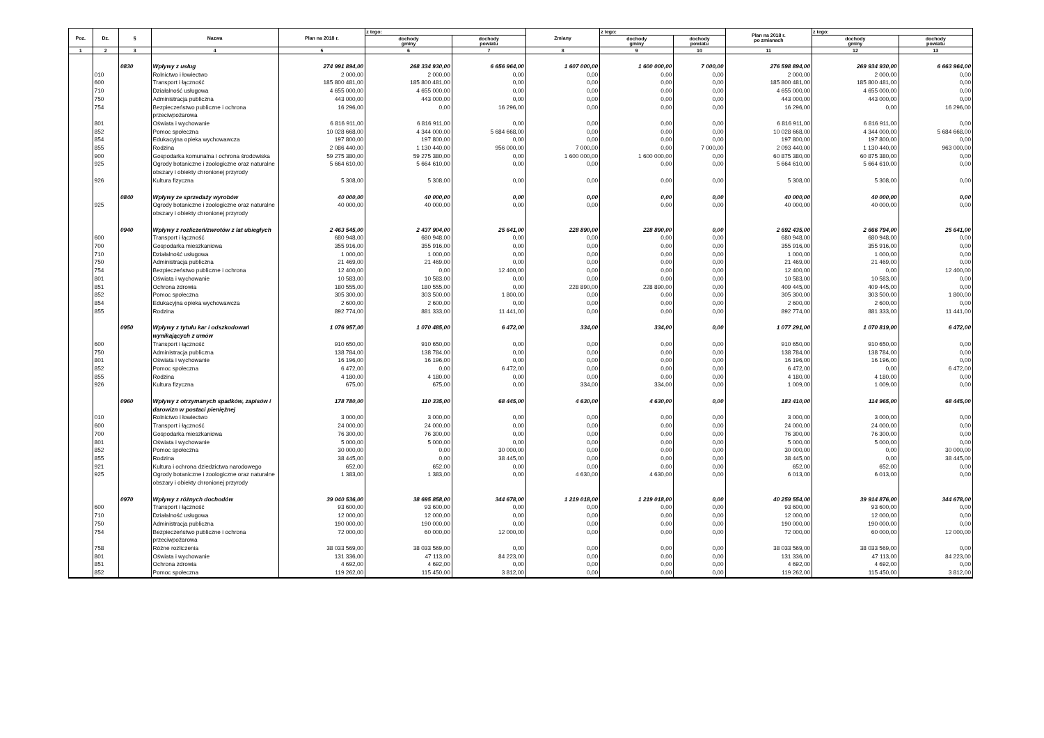| Poz. | Dz. | § | Nazwa | Plan na 2018 r. | z tego: | | Zmiany | z tego: | | Plan na 2018 r. po zmianach | z tego: | |
| --- | --- | --- | --- | --- | --- | --- | --- | --- | --- | --- | --- | --- |
| | | | | | dochody gminy | dochody powiatu | | dochody gminy | dochody powiatu | | dochody gminy | dochody powiatu |
| 1 | 2 | 3 | 4 | 5 | 6 | 7 | 8 | 9 | 10 | 11 | 12 | 13 |
| | | 0830 | Wpływy z usług | 274 991 894,00 | 268 334 930,00 | 6 656 964,00 | 1 607 000,00 | 1 600 000,00 | 7 000,00 | 276 598 894,00 | 269 934 930,00 | 6 663 964,00 |
| | 010 | | Rolnictwo i łowiectwo | 2 000,00 | 2 000,00 | 0,00 | 0,00 | 0,00 | 0,00 | 2 000,00 | 2 000,00 | 0,00 |
| | 600 | | Transport i łączność | 185 800 481,00 | 185 800 481,00 | 0,00 | 0,00 | 0,00 | 0,00 | 185 800 481,00 | 185 800 481,00 | 0,00 |
| | 710 | | Działalność usługowa | 4 655 000,00 | 4 655 000,00 | 0,00 | 0,00 | 0,00 | 0,00 | 4 655 000,00 | 4 655 000,00 | 0,00 |
| | 750 | | Administracja publiczna | 443 000,00 | 443 000,00 | 0,00 | 0,00 | 0,00 | 0,00 | 443 000,00 | 443 000,00 | 0,00 |
| | 754 | | Bezpieczeństwo publiczne i ochrona przeciwpożarowa | 16 296,00 | 0,00 | 16 296,00 | 0,00 | 0,00 | 0,00 | 16 296,00 | 0,00 | 16 296,00 |
| | 801 | | Oświata i wychowanie | 6 816 911,00 | 6 816 911,00 | 0,00 | 0,00 | 0,00 | 0,00 | 6 816 911,00 | 6 816 911,00 | 0,00 |
| | 852 | | Pomoc społeczna | 10 028 668,00 | 4 344 000,00 | 5 684 668,00 | 0,00 | 0,00 | 0,00 | 10 028 668,00 | 4 344 000,00 | 5 684 668,00 |
| | 854 | | Edukacyjna opieka wychowawcza | 197 800,00 | 197 800,00 | 0,00 | 0,00 | 0,00 | 0,00 | 197 800,00 | 197 800,00 | 0,00 |
| | 855 | | Rodzina | 2 086 440,00 | 1 130 440,00 | 956 000,00 | 7 000,00 | 0,00 | 7 000,00 | 2 093 440,00 | 1 130 440,00 | 963 000,00 |
| | 900 | | Gospodarka komunalna i ochrona środowiska | 59 275 380,00 | 59 275 380,00 | 0,00 | 1 600 000,00 | 1 600 000,00 | 0,00 | 60 875 380,00 | 60 875 380,00 | 0,00 |
| | 925 | | Ogrody botaniczne i zoologiczne oraz naturalne obszary i obiekty chronionej przyrody | 5 664 610,00 | 5 664 610,00 | 0,00 | 0,00 | 0,00 | 0,00 | 5 664 610,00 | 5 664 610,00 | 0,00 |
| | 926 | | Kultura fizyczna | 5 308,00 | 5 308,00 | 0,00 | 0,00 | 0,00 | 0,00 | 5 308,00 | 5 308,00 | 0,00 |
| | | 0840 | Wpływy ze sprzedaży wyrobów | 40 000,00 | 40 000,00 | 0,00 | 0,00 | 0,00 | 0,00 | 40 000,00 | 40 000,00 | 0,00 |
| | 925 | | Ogrody botaniczne i zoologiczne oraz naturalne obszary i obiekty chronionej przyrody | 40 000,00 | 40 000,00 | 0,00 | 0,00 | 0,00 | 0,00 | 40 000,00 | 40 000,00 | 0,00 |
| | | 0940 | Wpływy z rozliczeń/zwrotów z lat ubiegłych | 2 463 545,00 | 2 437 904,00 | 25 641,00 | 228 890,00 | 228 890,00 | 0,00 | 2 692 435,00 | 2 666 794,00 | 25 641,00 |
| | 600 | | Transport i łączność | 680 948,00 | 680 948,00 | 0,00 | 0,00 | 0,00 | 0,00 | 680 948,00 | 680 948,00 | 0,00 |
| | 700 | | Gospodarka mieszkaniowa | 355 916,00 | 355 916,00 | 0,00 | 0,00 | 0,00 | 0,00 | 355 916,00 | 355 916,00 | 0,00 |
| | 710 | | Działalność usługowa | 1 000,00 | 1 000,00 | 0,00 | 0,00 | 0,00 | 0,00 | 1 000,00 | 1 000,00 | 0,00 |
| | 750 | | Administracja publiczna | 21 469,00 | 21 469,00 | 0,00 | 0,00 | 0,00 | 0,00 | 21 469,00 | 21 469,00 | 0,00 |
| | 754 | | Bezpieczeństwo publiczne i ochrona | 12 400,00 | 0,00 | 12 400,00 | 0,00 | 0,00 | 0,00 | 12 400,00 | 0,00 | 12 400,00 |
| | 801 | | Oświata i wychowanie | 10 583,00 | 10 583,00 | 0,00 | 0,00 | 0,00 | 0,00 | 10 583,00 | 10 583,00 | 0,00 |
| | 851 | | Ochrona zdrowia | 180 555,00 | 180 555,00 | 0,00 | 228 890,00 | 228 890,00 | 0,00 | 409 445,00 | 409 445,00 | 0,00 |
| | 852 | | Pomoc społeczna | 305 300,00 | 303 500,00 | 1 800,00 | 0,00 | 0,00 | 0,00 | 305 300,00 | 303 500,00 | 1 800,00 |
| | 854 | | Edukacyjna opieka wychowawcza | 2 600,00 | 2 600,00 | 0,00 | 0,00 | 0,00 | 0,00 | 2 600,00 | 2 600,00 | 0,00 |
| | 855 | | Rodzina | 892 774,00 | 881 333,00 | 11 441,00 | 0,00 | 0,00 | 0,00 | 892 774,00 | 881 333,00 | 11 441,00 |
| | | 0950 | Wpływy z tytułu kar i odszkodowań wynikających z umów | 1 076 957,00 | 1 070 485,00 | 6 472,00 | 334,00 | 334,00 | 0,00 | 1 077 291,00 | 1 070 819,00 | 6 472,00 |
| | 600 | | Transport i łączność | 910 650,00 | 910 650,00 | 0,00 | 0,00 | 0,00 | 0,00 | 910 650,00 | 910 650,00 | 0,00 |
| | 750 | | Administracja publiczna | 138 784,00 | 138 784,00 | 0,00 | 0,00 | 0,00 | 0,00 | 138 784,00 | 138 784,00 | 0,00 |
| | 801 | | Oświata i wychowanie | 16 196,00 | 16 196,00 | 0,00 | 0,00 | 0,00 | 0,00 | 16 196,00 | 16 196,00 | 0,00 |
| | 852 | | Pomoc społeczna | 6 472,00 | 0,00 | 6 472,00 | 0,00 | 0,00 | 0,00 | 6 472,00 | 0,00 | 6 472,00 |
| | 855 | | Rodzina | 4 180,00 | 4 180,00 | 0,00 | 0,00 | 0,00 | 0,00 | 4 180,00 | 4 180,00 | 0,00 |
| | 926 | | Kultura fizyczna | 675,00 | 675,00 | 0,00 | 334,00 | 334,00 | 0,00 | 1 009,00 | 1 009,00 | 0,00 |
| | | 0960 | Wpływy z otrzymanych spadków, zapisów i darowizn w postaci pieniężnej | 178 780,00 | 110 335,00 | 68 445,00 | 4 630,00 | 4 630,00 | 0,00 | 183 410,00 | 114 965,00 | 68 445,00 |
| | 010 | | Rolnictwo i łowiectwo | 3 000,00 | 3 000,00 | 0,00 | 0,00 | 0,00 | 0,00 | 3 000,00 | 3 000,00 | 0,00 |
| | 600 | | Transport i łączność | 24 000,00 | 24 000,00 | 0,00 | 0,00 | 0,00 | 0,00 | 24 000,00 | 24 000,00 | 0,00 |
| | 700 | | Gospodarka mieszkaniowa | 76 300,00 | 76 300,00 | 0,00 | 0,00 | 0,00 | 0,00 | 76 300,00 | 76 300,00 | 0,00 |
| | 801 | | Oświata i wychowanie | 5 000,00 | 5 000,00 | 0,00 | 0,00 | 0,00 | 0,00 | 5 000,00 | 5 000,00 | 0,00 |
| | 852 | | Pomoc społeczna | 30 000,00 | 0,00 | 30 000,00 | 0,00 | 0,00 | 0,00 | 30 000,00 | 0,00 | 30 000,00 |
| | 855 | | Rodzina | 38 445,00 | 0,00 | 38 445,00 | 0,00 | 0,00 | 0,00 | 38 445,00 | 0,00 | 38 445,00 |
| | 921 | | Kultura i ochrona dziedzictwa narodowego | 652,00 | 652,00 | 0,00 | 0,00 | 0,00 | 0,00 | 652,00 | 652,00 | 0,00 |
| | 925 | | Ogrody botaniczne i zoologiczne oraz naturalne obszary i obiekty chronionej przyrody | 1 383,00 | 1 383,00 | 0,00 | 4 630,00 | 4 630,00 | 0,00 | 6 013,00 | 6 013,00 | 0,00 |
| | | 0970 | Wpływy z różnych dochodów | 39 040 536,00 | 38 695 858,00 | 344 678,00 | 1 219 018,00 | 1 219 018,00 | 0,00 | 40 259 554,00 | 39 914 876,00 | 344 678,00 |
| | 600 | | Transport i łączność | 93 600,00 | 93 600,00 | 0,00 | 0,00 | 0,00 | 0,00 | 93 600,00 | 93 600,00 | 0,00 |
| | 710 | | Działalność usługowa | 12 000,00 | 12 000,00 | 0,00 | 0,00 | 0,00 | 0,00 | 12 000,00 | 12 000,00 | 0,00 |
| | 750 | | Administracja publiczna | 190 000,00 | 190 000,00 | 0,00 | 0,00 | 0,00 | 0,00 | 190 000,00 | 190 000,00 | 0,00 |
| | 754 | | Bezpieczeństwo publiczne i ochrona przeciwpożarowa | 72 000,00 | 60 000,00 | 12 000,00 | 0,00 | 0,00 | 0,00 | 72 000,00 | 60 000,00 | 12 000,00 |
| | 758 | | Różne rozliczenia | 38 033 569,00 | 38 033 569,00 | 0,00 | 0,00 | 0,00 | 0,00 | 38 033 569,00 | 38 033 569,00 | 0,00 |
| | 801 | | Oświata i wychowanie | 131 336,00 | 47 113,00 | 84 223,00 | 0,00 | 0,00 | 0,00 | 131 336,00 | 47 113,00 | 84 223,00 |
| | 851 | | Ochrona zdrowia | 4 692,00 | 4 692,00 | 0,00 | 0,00 | 0,00 | 0,00 | 4 692,00 | 4 692,00 | 0,00 |
| | 852 | | Pomoc społeczna | 119 262,00 | 115 450,00 | 3 812,00 | 0,00 | 0,00 | 0,00 | 119 262,00 | 115 450,00 | 3 812,00 |